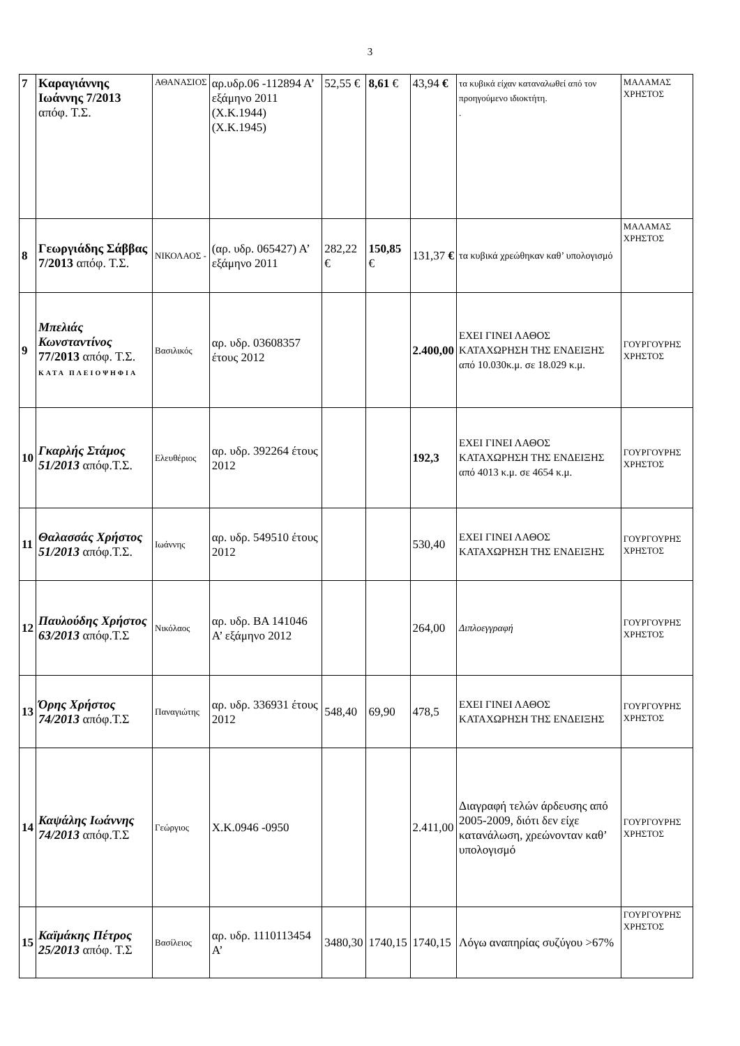3
| 7 | Καραγιάννης Ιωάννης 7/2013 απόφ. Τ.Σ. | ΑΘΑΝΑΣΙΟΣ | αρ.υδρ.06 -112894 Α’ εξάμηνο 2011 (Χ.Κ.1944) (Χ.Κ.1945) | 52,55 € | 8,61 € | 43,94 € | τα κυβικά είχαν καταναλωθεί από τον προηγούμενο ιδιοκτήτη. . | ΜΑΛΑΜΑΣ ΧΡΗΣΤΟΣ |
| 8 | Γεωργιάδης Σάββας 7/2013 απόφ. Τ.Σ. | ΝΙΚΟΛΑΟΣ - | (αρ. υδρ. 065427) Α’ εξάμηνο 2011 | 282,22 € | 150,85 € | 131,37 € | τα κυβικά χρεώθηκαν καθ’ υπολογισμό | ΜΑΛΑΜΑΣ ΧΡΗΣΤΟΣ |
| 9 | Μπελιάς Κωνσταντίνος 77/2013 απόφ. Τ.Σ. ΚΑΤΑ ΠΛΕΙΟΨΗΦΙΑ | Βασιλικός | αρ. υδρ. 03608357 έτους 2012 | | | 2.400,00 | ΕΧΕΙ ΓΙΝΕΙ ΛΑΘΟΣ ΚΑΤΑΧΩΡΗΣΗ ΤΗΣ ΕΝΔΕΙΞΗΣ από 10.030κ.μ. σε 18.029 κ.μ. | ΓΟΥΡΓΟΥΡΗΣ ΧΡΗΣΤΟΣ |
| 10 | Γκαρλής Στάμος 51/2013 απόφ.Τ.Σ. | Ελευθέριος | αρ. υδρ. 392264 έτους 2012 | | | 192,3 | ΕΧΕΙ ΓΙΝΕΙ ΛΑΘΟΣ ΚΑΤΑΧΩΡΗΣΗ ΤΗΣ ΕΝΔΕΙΞΗΣ από 4013 κ.μ. σε 4654 κ.μ. | ΓΟΥΡΓΟΥΡΗΣ ΧΡΗΣΤΟΣ |
| 11 | Θαλασσάς Χρήστος 51/2013 απόφ.Τ.Σ. | Ιωάννης | αρ. υδρ. 549510 έτους 2012 | | | 530,40 | ΕΧΕΙ ΓΙΝΕΙ ΛΑΘΟΣ ΚΑΤΑΧΩΡΗΣΗ ΤΗΣ ΕΝΔΕΙΞΗΣ | ΓΟΥΡΓΟΥΡΗΣ ΧΡΗΣΤΟΣ |
| 12 | Παυλούδης Χρήστος 63/2013 απόφ.Τ.Σ | Νικόλαος | αρ. υδρ. ΒΑ 141046 Α’ εξάμηνο 2012 | | | 264,00 | Διπλοεγγραφή | ΓΟΥΡΓΟΥΡΗΣ ΧΡΗΣΤΟΣ |
| 13 | Όρης Χρήστος 74/2013 απόφ.Τ.Σ | Παναγιώτης | αρ. υδρ. 336931 έτους 2012 | 548,40 | 69,90 | 478,5 | ΕΧΕΙ ΓΙΝΕΙ ΛΑΘΟΣ ΚΑΤΑΧΩΡΗΣΗ ΤΗΣ ΕΝΔΕΙΞΗΣ | ΓΟΥΡΓΟΥΡΗΣ ΧΡΗΣΤΟΣ |
| 14 | Καψάλης Ιωάννης 74/2013 απόφ.Τ.Σ | Γεώργιος | Χ.Κ.0946 -0950 | | | 2.411,00 | Διαγραφή τελών άρδευσης από 2005-2009, διότι δεν είχε κατανάλωση, χρεώνονταν καθ’ υπολογισμό | ΓΟΥΡΓΟΥΡΗΣ ΧΡΗΣΤΟΣ |
| 15 | Καϊμάκης Πέτρος 25/2013 απόφ. Τ.Σ | Βασίλειος | αρ. υδρ. 1110113454 Α’ | 3480,30 | 1740,15 | 1740,15 | Λόγω αναπηρίας συζύγου >67% | ΓΟΥΡΓΟΥΡΗΣ ΧΡΗΣΤΟΣ |